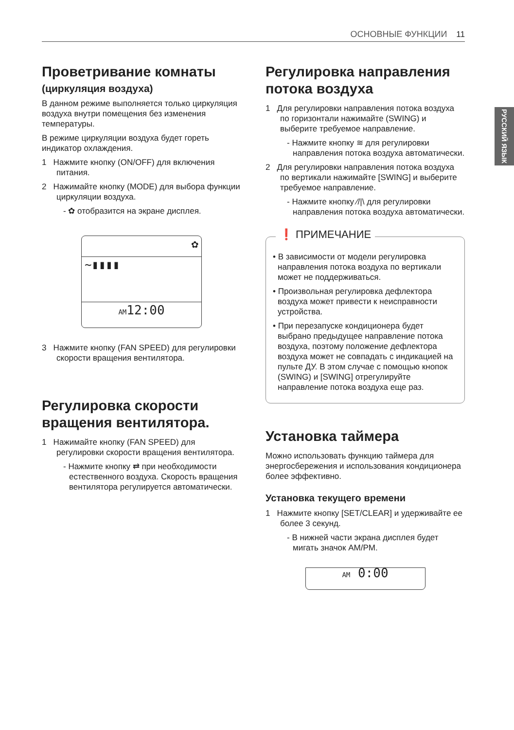ОСНОВНЫЕ ФУНКЦИИ 11
РУССКИЙ ЯЗЫК
Проветривание комнаты
(циркуляция воздуха)
В данном режиме выполняется только циркуляция воздуха внутри помещения без изменения температуры.
В режиме циркуляции воздуха будет гореть индикатор охлаждения.
1 Нажмите кнопку (ON/OFF) для включения питания.
2 Нажимайте кнопку (MODE) для выбора функции циркуляции воздуха.
- ✿ отобразится на экране дисплея.
✿
~▮▮▮▮
AM12:00
3 Нажмите кнопку (FAN SPEED) для регулировки скорости вращения вентилятора.
Регулировка скорости вращения вентилятора.
1 Нажимайте кнопку (FAN SPEED) для регулировки скорости вращения вентилятора.
- Нажмите кнопку ⇄ при необходимости естественного воздуха. Скорость вращения вентилятора регулируется автоматически.
Регулировка направления потока воздуха
1 Для регулировки направления потока воздуха по горизонтали нажимайте (SWING) и выберите требуемое направление.
- Нажмите кнопку ≋ для регулировки направления потока воздуха автоматически.
2 Для регулировки направления потока воздуха по вертикали нажимайте [SWING] и выберите требуемое направление.
- Нажмите кнопку ⁄/|\ для регулировки направления потока воздуха автоматически.
❗ ПРИМЕЧАНИЕ
• В зависимости от модели регулировка направления потока воздуха по вертикали может не поддерживаться.
• Произвольная регулировка дефлектора воздуха может привести к неисправности устройства.
• При перезапуске кондиционера будет выбрано предыдущее направление потока воздуха, поэтому положение дефлектора воздуха может не совпадать с индикацией на пульте ДУ. В этом случае с помощью кнопок (SWING) и [SWING] отрегулируйте направление потока воздуха еще раз.
Установка таймера
Можно использовать функцию таймера для энергосбережения и использования кондиционера более эффективно.
Установка текущего времени
1 Нажмите кнопку [SET/CLEAR] и удерживайте ее более 3 секунд.
- В нижней части экрана дисплея будет мигать значок AM/PM.
AM 0:00